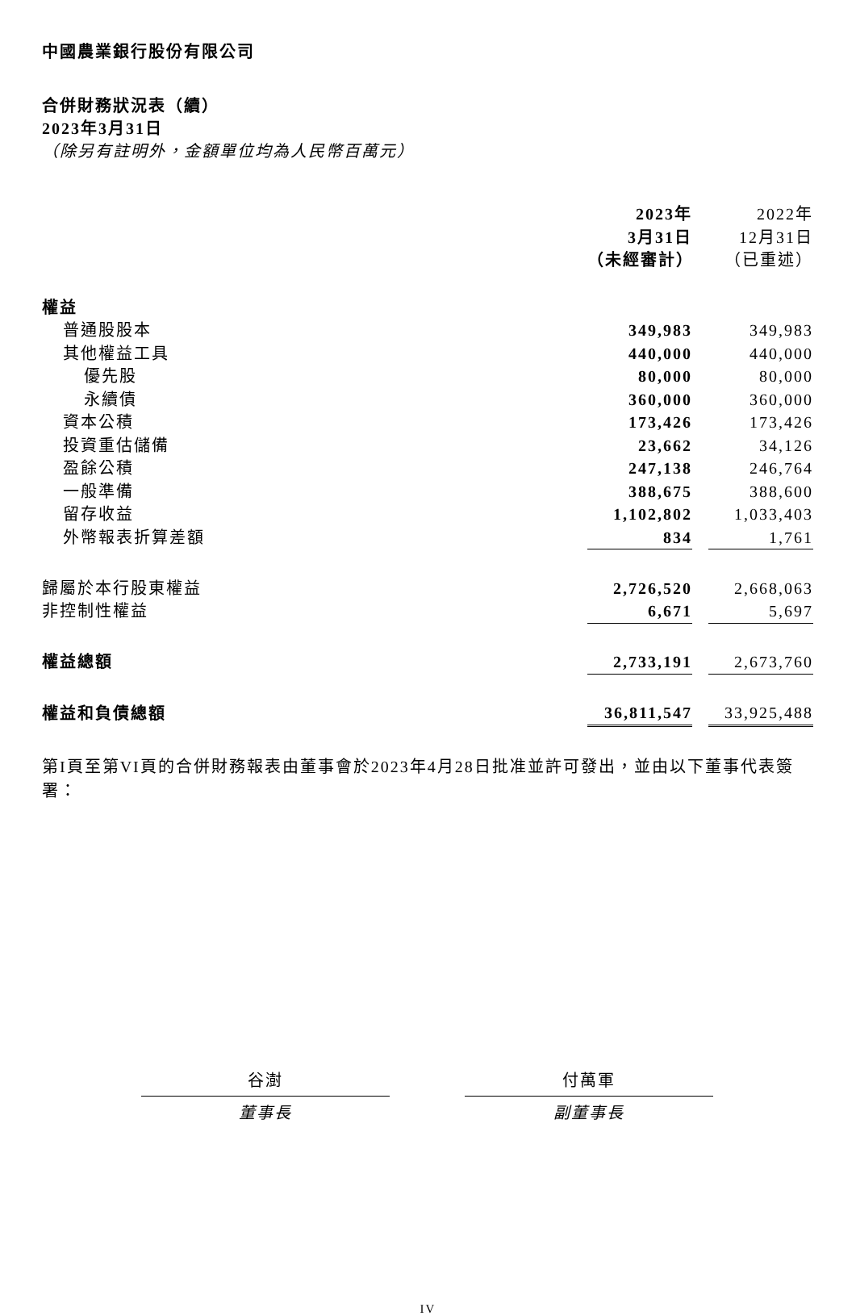中國農業銀行股份有限公司
合併財務狀況表（續）
2023年3月31日
（除另有註明外，金額單位均為人民幣百萬元）
| | 2023年 3月31日 （未經審計） | | 2022年 12月31日 （已重述） |
| 權益 | | | |
| 普通股股本 | 349,983 | | 349,983 |
| 其他權益工具 | 440,000 | | 440,000 |
| 優先股 | 80,000 | | 80,000 |
| 永續債 | 360,000 | | 360,000 |
| 資本公積 | 173,426 | | 173,426 |
| 投資重估儲備 | 23,662 | | 34,126 |
| 盈餘公積 | 247,138 | | 246,764 |
| 一般準備 | 388,675 | | 388,600 |
| 留存收益 | 1,102,802 | | 1,033,403 |
| 外幣報表折算差額 | 834 | | 1,761 |
| 歸屬於本行股東權益 | 2,726,520 | | 2,668,063 |
| 非控制性權益 | 6,671 | | 5,697 |
| 權益總額 | 2,733,191 | | 2,673,760 |
| 權益和負債總額 | 36,811,547 | | 33,925,488 |
第I頁至第VI頁的合併財務報表由董事會於2023年4月28日批准並許可發出，並由以下董事代表簽署：
谷澍
董事長
付萬軍
副董事長
IV